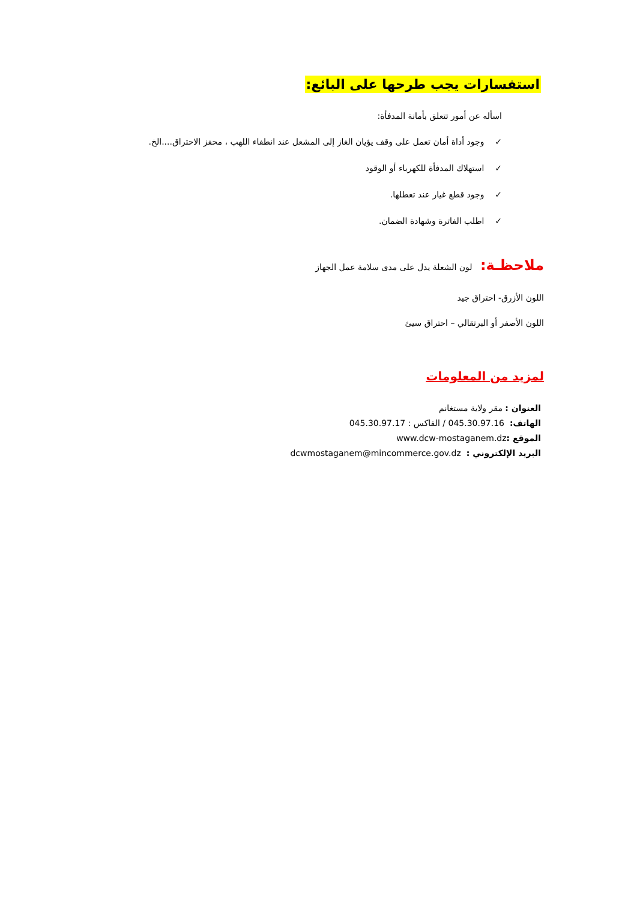استفسارات يجب طرحها على البائع:
اسأله عن أمور تتعلق بأمانة المدفأة:
✓ وجود أداة أمان تعمل على وقف يؤيان الغاز إلى المشعل عند انطفاء اللهب ، محفز الاحتراق....الخ.
✓ استهلاك المدفأة للكهرباء أو الوقود
✓ وجود قطع غيار عند تعطلها.
✓ اطلب الفاترة وشهادة الضمان.
ملاحظـة: لون الشعلة يدل على مدى سلامة عمل الجهاز
اللون الأزرق- احتراق جيد
اللون الأصفر أو البرتقالي – احتراق سيئ
لمزيد من المعلومات
العنوان : مقر ولاية مستغانم
الهاتف: 045.30.97.16 / الفاكس : 045.30.97.17
الموقع : www.dcw-mostaganem.dz
البريد الإلكتروني : dcwmostaganem@mincommerce.gov.dz